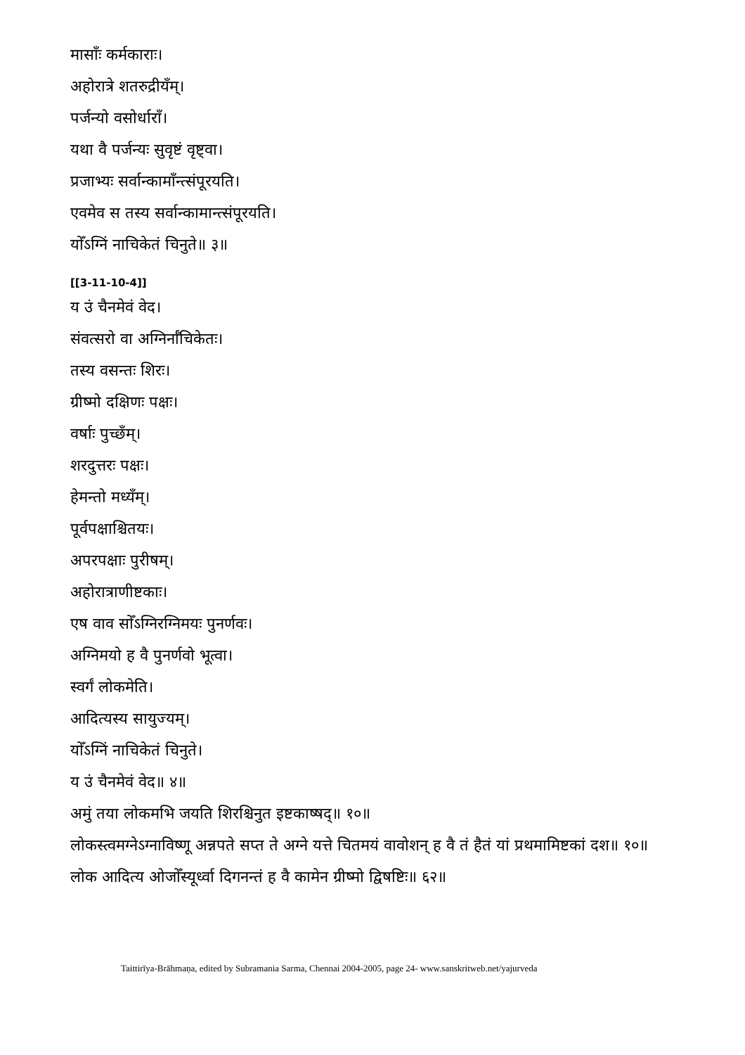मासाँः कर्मकाराः।
अहोरात्रे शतरुद्रीयँम्।
पर्जन्यो वसोर्धाराँ।
यथा वै पर्जन्यः सुवृष्टं वृष्ट्वा।
प्रजाभ्यः सर्वान्कामाँन्त्संपूरयति।
एवमेव स तस्य सर्वान्कामान्त्संपूरयति।
योँऽग्निं नाचिकेतं चिनुते॥ ३॥
[[3-11-10-4]]
य उं चैनमेवं वेद।
संवत्सरो वा अग्निर्नाँचिकेतः।
तस्य वसन्तः शिरः।
ग्रीष्मो दक्षिणः पक्षः।
वर्षाः पुच्छँम्।
शरदुत्तरः पक्षः।
हेमन्तो मध्यँम्।
पूर्वपक्षाश्चितयः।
अपरपक्षाः पुरीषम्।
अहोरात्राणीष्टकाः।
एष वाव सोँऽग्निरग्निमयः पुनर्णवः।
अग्निमयो ह वै पुनर्णवो भूत्वा।
स्वर्गं लोकमेति।
आदित्यस्य सायुज्यम्।
योँऽग्निं नाचिकेतं चिनुते।
य उं चैनमेवं वेद॥ ४॥
अमुं तया लोकमभि जयति शिरश्चिनुत इष्टकाष्षद्॥ १०॥
लोकस्त्वमग्नेऽग्नाविष्णू अन्नपते सप्त ते अग्ने यत्ते चितमयं वावोशन् ह वै तं हैतं यां प्रथमामिष्टकां दश॥ १०॥
लोक आदित्य ओजोँस्यूर्ध्वा दिगनन्तं ह वै कामेन ग्रीष्मो द्विषष्टिः॥ ६२॥
Taittirīya-Brāhmaṇa, edited by Subramania Sarma, Chennai 2004-2005, page 24- www.sanskritweb.net/yajurveda